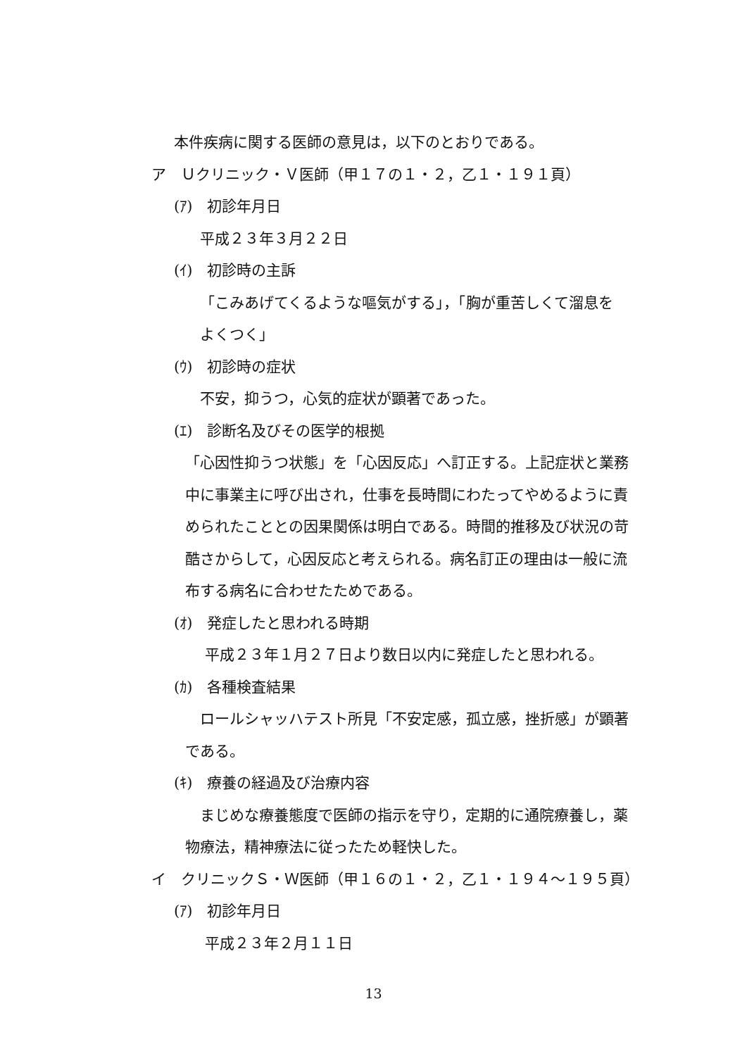本件疾病に関する医師の意見は，以下のとおりである。
ア　Ｕクリニック・Ｖ医師（甲１７の１・２，乙１・１９１頁）
(ｱ)　初診年月日
平成２３年３月２２日
(ｲ)　初診時の主訴
「こみあげてくるような嘔気がする」，「胸が重苦しくて溜息を
よくつく」
(ｳ)　初診時の症状
不安，抑うつ，心気的症状が顕著であった。
(ｴ)　診断名及びその医学的根拠
「心因性抑うつ状態」を「心因反応」へ訂正する。上記症状と業務
中に事業主に呼び出され，仕事を長時間にわたってやめるように責
められたこととの因果関係は明白である。時間的推移及び状況の苛
酷さからして，心因反応と考えられる。病名訂正の理由は一般に流
布する病名に合わせたためである。
(ｵ)　発症したと思われる時期
平成２３年１月２７日より数日以内に発症したと思われる。
(ｶ)　各種検査結果
ロールシャッハテスト所見「不安定感，孤立感，挫折感」が顕著
である。
(ｷ)　療養の経過及び治療内容
まじめな療養態度で医師の指示を守り，定期的に通院療養し，薬
物療法，精神療法に従ったため軽快した。
イ　クリニックＳ・Ｗ医師（甲１６の１・２，乙１・１９４～１９５頁）
(ｱ)　初診年月日
平成２３年２月１１日
13